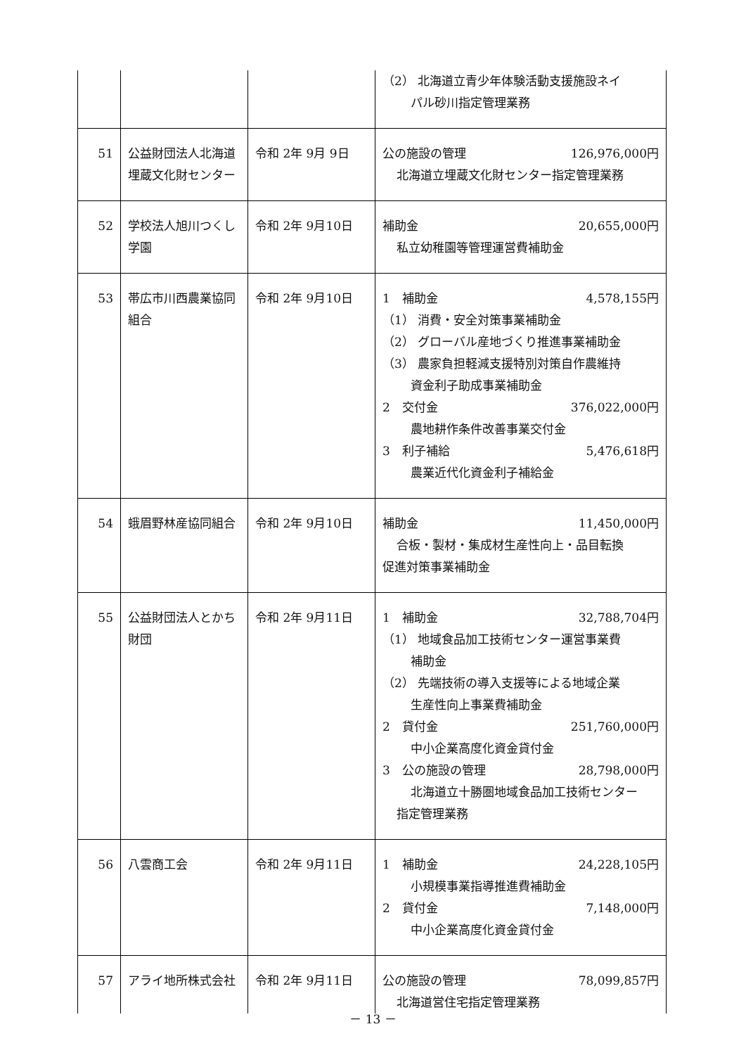| | | | （2） 北海道立青少年体験活動支援施設ネイ パル砂川指定管理業務 |
| 51 | 公益財団法人北海道埋蔵文化財センター | 令和 2年 9月 9日 | 公の施設の管理 126,976,000円 北海道立埋蔵文化財センター指定管理業務 |
| 52 | 学校法人旭川つくし学園 | 令和 2年 9月10日 | 補助金 20,655,000円 私立幼稚園等管理運営費補助金 |
| 53 | 帯広市川西農業協同組合 | 令和 2年 9月10日 | 1 補助金 4,578,155円 （1） 消費・安全対策事業補助金 （2） グローバル産地づくり推進事業補助金 （3） 農家負担軽減支援特別対策自作農維持 資金利子助成事業補助金 2 交付金 376,022,000円 農地耕作条件改善事業交付金 3 利子補給 5,476,618円 農業近代化資金利子補給金 |
| 54 | 蛾眉野林産協同組合 | 令和 2年 9月10日 | 補助金 11,450,000円 合板・製材・集成材生産性向上・品目転換 促進対策事業補助金 |
| 55 | 公益財団法人とかち財団 | 令和 2年 9月11日 | 1 補助金 32,788,704円 （1） 地域食品加工技術センター運営事業費 補助金 （2） 先端技術の導入支援等による地域企業 生産性向上事業費補助金 2 貸付金 251,760,000円 中小企業高度化資金貸付金 3 公の施設の管理 28,798,000円 北海道立十勝圏地域食品加工技術センター 指定管理業務 |
| 56 | 八雲商工会 | 令和 2年 9月11日 | 1 補助金 24,228,105円 小規模事業指導推進費補助金 2 貸付金 7,148,000円 中小企業高度化資金貸付金 |
| 57 | アライ地所株式会社 | 令和 2年 9月11日 | 公の施設の管理 78,099,857円 北海道営住宅指定管理業務 |
－ 13 －